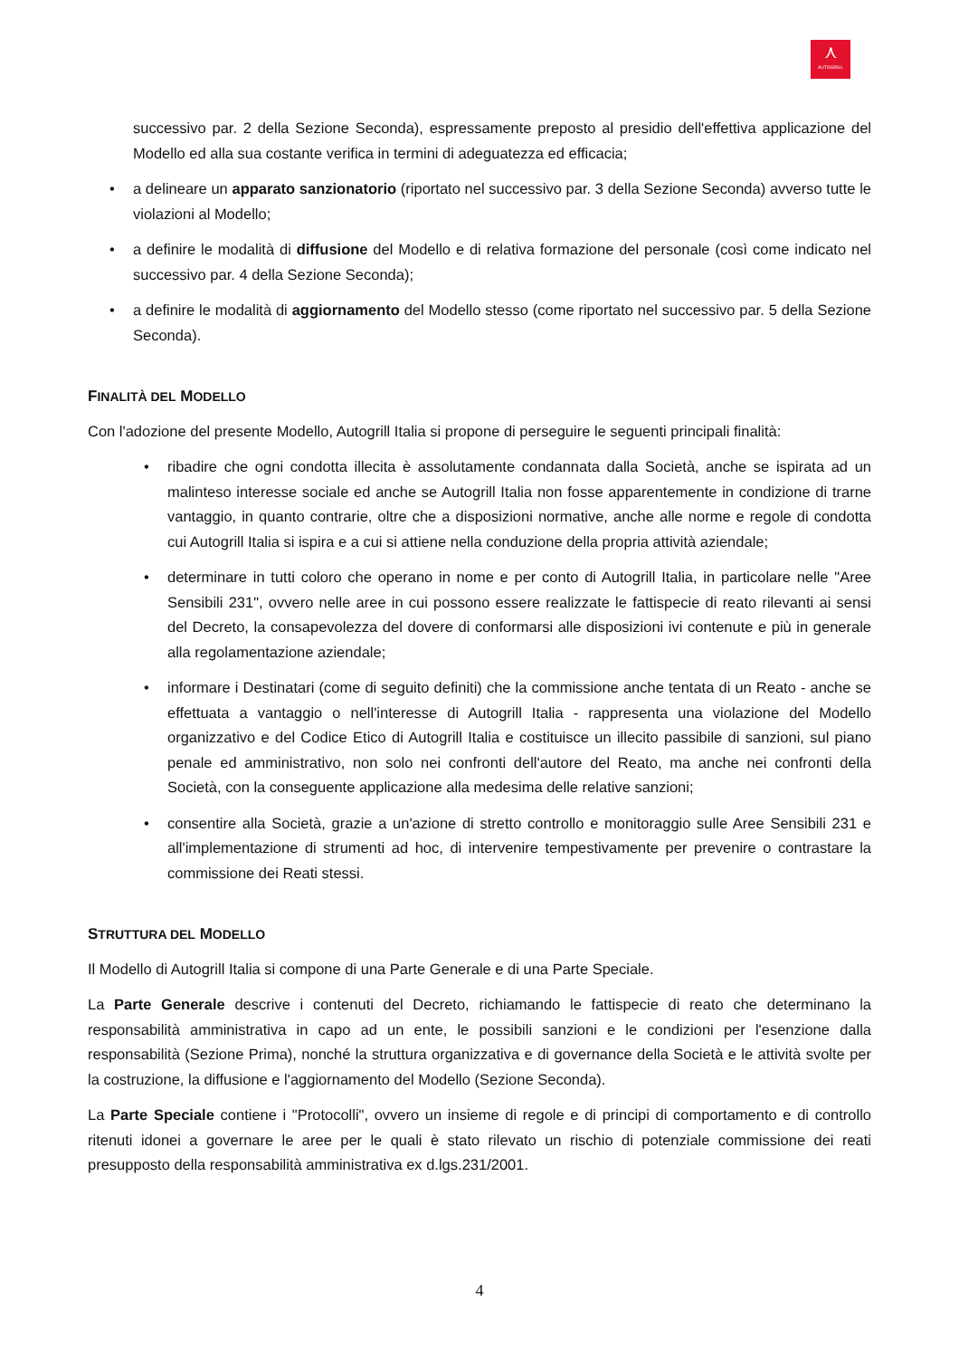⋏
AUTOGRILL
successivo par. 2 della Sezione Seconda), espressamente preposto al presidio dell'effettiva applicazione del Modello ed alla sua costante verifica in termini di adeguatezza ed efficacia;
• a delineare un apparato sanzionatorio (riportato nel successivo par. 3 della Sezione Seconda) avverso tutte le violazioni al Modello;
• a definire le modalità di diffusione del Modello e di relativa formazione del personale (così come indicato nel successivo par. 4 della Sezione Seconda);
• a definire le modalità di aggiornamento del Modello stesso (come riportato nel successivo par. 5 della Sezione Seconda).
FINALITÀ DEL MODELLO
Con l'adozione del presente Modello, Autogrill Italia si propone di perseguire le seguenti principali finalità:
• ribadire che ogni condotta illecita è assolutamente condannata dalla Società, anche se ispirata ad un malinteso interesse sociale ed anche se Autogrill Italia non fosse apparentemente in condizione di trarne vantaggio, in quanto contrarie, oltre che a disposizioni normative, anche alle norme e regole di condotta cui Autogrill Italia si ispira e a cui si attiene nella conduzione della propria attività aziendale;
• determinare in tutti coloro che operano in nome e per conto di Autogrill Italia, in particolare nelle "Aree Sensibili 231", ovvero nelle aree in cui possono essere realizzate le fattispecie di reato rilevanti ai sensi del Decreto, la consapevolezza del dovere di conformarsi alle disposizioni ivi contenute e più in generale alla regolamentazione aziendale;
• informare i Destinatari (come di seguito definiti) che la commissione anche tentata di un Reato - anche se effettuata a vantaggio o nell'interesse di Autogrill Italia - rappresenta una violazione del Modello organizzativo e del Codice Etico di Autogrill Italia e costituisce un illecito passibile di sanzioni, sul piano penale ed amministrativo, non solo nei confronti dell'autore del Reato, ma anche nei confronti della Società, con la conseguente applicazione alla medesima delle relative sanzioni;
• consentire alla Società, grazie a un'azione di stretto controllo e monitoraggio sulle Aree Sensibili 231 e all'implementazione di strumenti ad hoc, di intervenire tempestivamente per prevenire o contrastare la commissione dei Reati stessi.
STRUTTURA DEL MODELLO
Il Modello di Autogrill Italia si compone di una Parte Generale e di una Parte Speciale.
La Parte Generale descrive i contenuti del Decreto, richiamando le fattispecie di reato che determinano la responsabilità amministrativa in capo ad un ente, le possibili sanzioni e le condizioni per l'esenzione dalla responsabilità (Sezione Prima), nonché la struttura organizzativa e di governance della Società e le attività svolte per la costruzione, la diffusione e l'aggiornamento del Modello (Sezione Seconda).
La Parte Speciale contiene i "Protocolli", ovvero un insieme di regole e di principi di comportamento e di controllo ritenuti idonei a governare le aree per le quali è stato rilevato un rischio di potenziale commissione dei reati presupposto della responsabilità amministrativa ex d.lgs.231/2001.
4